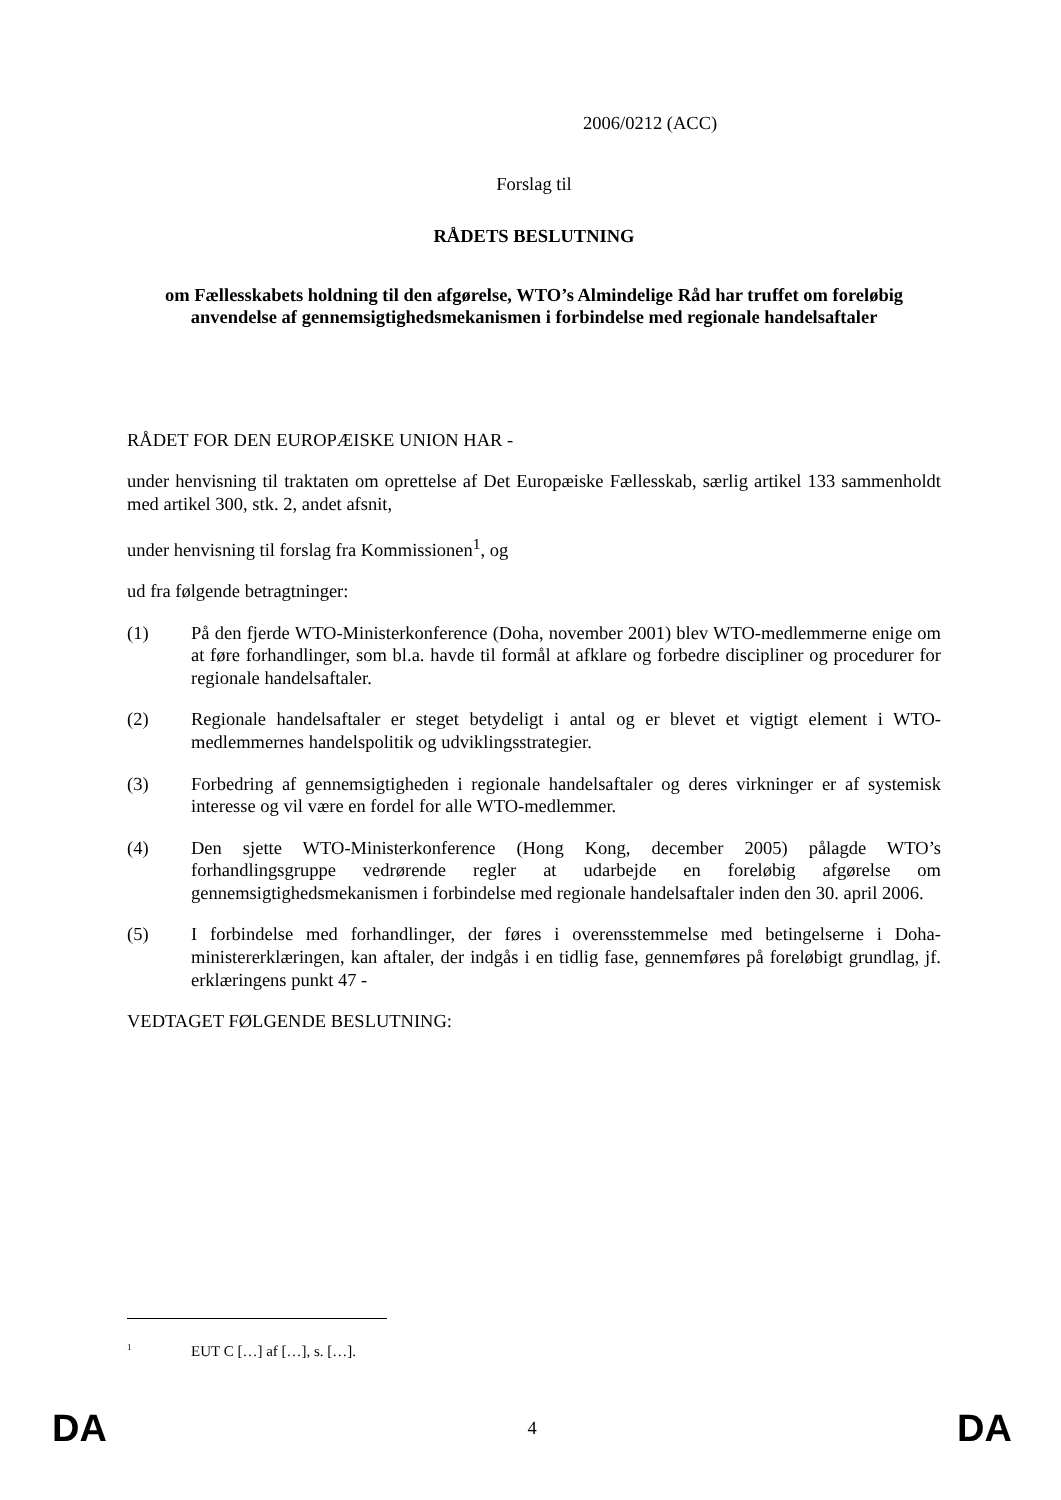2006/0212 (ACC)
Forslag til
RÅDETS BESLUTNING
om Fællesskabets holdning til den afgørelse, WTO’s Almindelige Råd har truffet om foreløbig anvendelse af gennemsigtighedsmekanismen i forbindelse med regionale handelsaftaler
RÅDET FOR DEN EUROPÆISKE UNION HAR -
under henvisning til traktaten om oprettelse af Det Europæiske Fællesskab, særlig artikel 133 sammenholdt med artikel 300, stk. 2, andet afsnit,
under henvisning til forslag fra Kommissionen<sup>1</sup>, og
ud fra følgende betragtninger:
(1) På den fjerde WTO-Ministerkonference (Doha, november 2001) blev WTO-medlemmerne enige om at føre forhandlinger, som bl.a. havde til formål at afklare og forbedre discipliner og procedurer for regionale handelsaftaler.
(2) Regionale handelsaftaler er steget betydeligt i antal og er blevet et vigtigt element i WTO-medlemmernes handelspolitik og udviklingsstrategier.
(3) Forbedring af gennemsigtigheden i regionale handelsaftaler og deres virkninger er af systemisk interesse og vil være en fordel for alle WTO-medlemmer.
(4) Den sjette WTO-Ministerkonference (Hong Kong, december 2005) pålagde WTO’s forhandlingsgruppe vedrørende regler at udarbejde en foreløbig afgørelse om gennemsigtighedsmekanismen i forbindelse med regionale handelsaftaler inden den 30. april 2006.
(5) I forbindelse med forhandlinger, der føres i overensstemmelse med betingelserne i Doha-ministererklæringen, kan aftaler, der indgås i en tidlig fase, gennemføres på foreløbigt grundlag, jf. erklæringens punkt 47 -
VEDTAGET FØLGENDE BESLUTNING:
<sup>1</sup> EUT C […] af […], s. […].
DA 4 DA